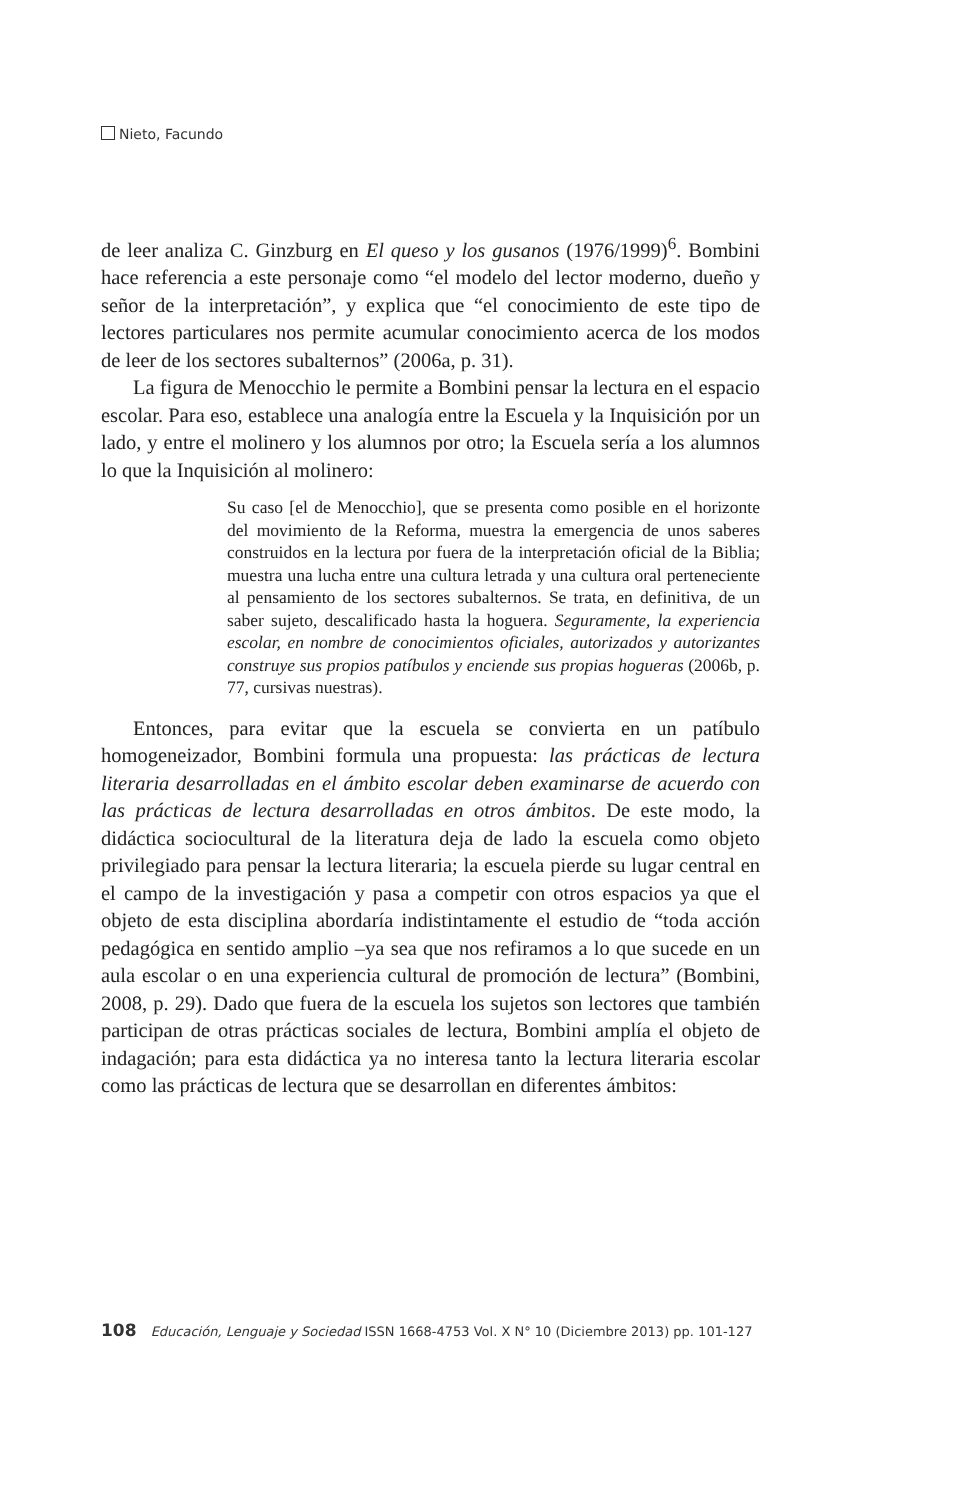Nieto, Facundo
de leer analiza C. Ginzburg en El queso y los gusanos (1976/1999)<sup>6</sup>. Bombini hace referencia a este personaje como “el modelo del lector moderno, dueño y señor de la interpretación”, y explica que “el conocimiento de este tipo de lectores particulares nos permite acumular conocimiento acerca de los modos de leer de los sectores subalternos” (2006a, p. 31).
La figura de Menocchio le permite a Bombini pensar la lectura en el espacio escolar. Para eso, establece una analogía entre la Escuela y la Inquisición por un lado, y entre el molinero y los alumnos por otro; la Escuela sería a los alumnos lo que la Inquisición al molinero:
Su caso [el de Menocchio], que se presenta como posible en el horizonte del movimiento de la Reforma, muestra la emergencia de unos saberes construidos en la lectura por fuera de la interpretación oficial de la Biblia; muestra una lucha entre una cultura letrada y una cultura oral perteneciente al pensamiento de los sectores subalternos. Se trata, en definitiva, de un saber sujeto, descalificado hasta la hoguera. Seguramente, la experiencia escolar, en nombre de conocimientos oficiales, autorizados y autorizantes construye sus propios patíbulos y enciende sus propias hogueras (2006b, p. 77, cursivas nuestras).
Entonces, para evitar que la escuela se convierta en un patíbulo homogeneizador, Bombini formula una propuesta: las prácticas de lectura literaria desarrolladas en el ámbito escolar deben examinarse de acuerdo con las prácticas de lectura desarrolladas en otros ámbitos. De este modo, la didáctica sociocultural de la literatura deja de lado la escuela como objeto privilegiado para pensar la lectura literaria; la escuela pierde su lugar central en el campo de la investigación y pasa a competir con otros espacios ya que el objeto de esta disciplina abordaría indistintamente el estudio de “toda acción pedagógica en sentido amplio –ya sea que nos refiramos a lo que sucede en un aula escolar o en una experiencia cultural de promoción de lectura” (Bombini, 2008, p. 29). Dado que fuera de la escuela los sujetos son lectores que también participan de otras prácticas sociales de lectura, Bombini amplía el objeto de indagación; para esta didáctica ya no interesa tanto la lectura literaria escolar como las prácticas de lectura que se desarrollan en diferentes ámbitos:
108 Educación, Lenguaje y Sociedad ISSN 1668-4753 Vol. X N° 10 (Diciembre 2013) pp. 101-127